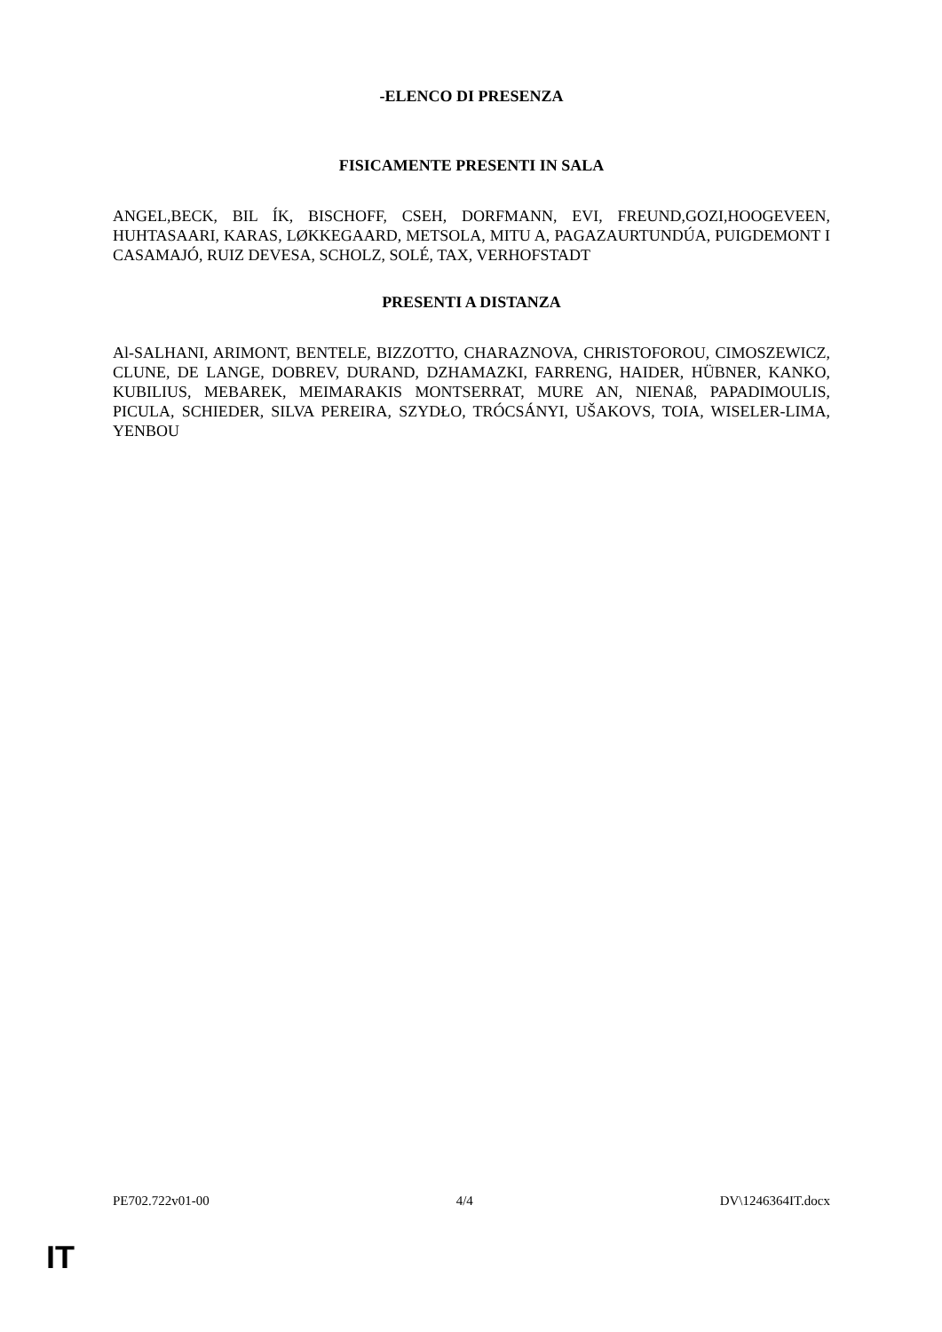-ELENCO DI PRESENZA
FISICAMENTE PRESENTI IN SALA
ANGEL,BECK, BIL ÍK, BISCHOFF, CSEH, DORFMANN, EVI, FREUND,GOZI,HOOGEVEEN, HUHTASAARI, KARAS, LØKKEGAARD, METSOLA, MITU A, PAGAZAURTUNDÚA, PUIGDEMONT I CASAMAJÓ, RUIZ DEVESA, SCHOLZ, SOLÉ, TAX, VERHOFSTADT
PRESENTI A DISTANZA
Al-SALHANI, ARIMONT, BENTELE, BIZZOTTO, CHARAZNOVA, CHRISTOFOROU, CIMOSZEWICZ, CLUNE, DE LANGE, DOBREV, DURAND, DZHAMAZKI, FARRENG, HAIDER, HÜBNER, KANKO, KUBILIUS, MEBAREK, MEIMARAKIS MONTSERRAT, MURE AN, NIENAß, PAPADIMOULIS, PICULA, SCHIEDER, SILVA PEREIRA, SZYDŁO, TRÓCSÁNYI, UŠAKOVS, TOIA, WISELER-LIMA, YENBOU
PE702.722v01-00 4/4 DV\1246364IT.docx
IT